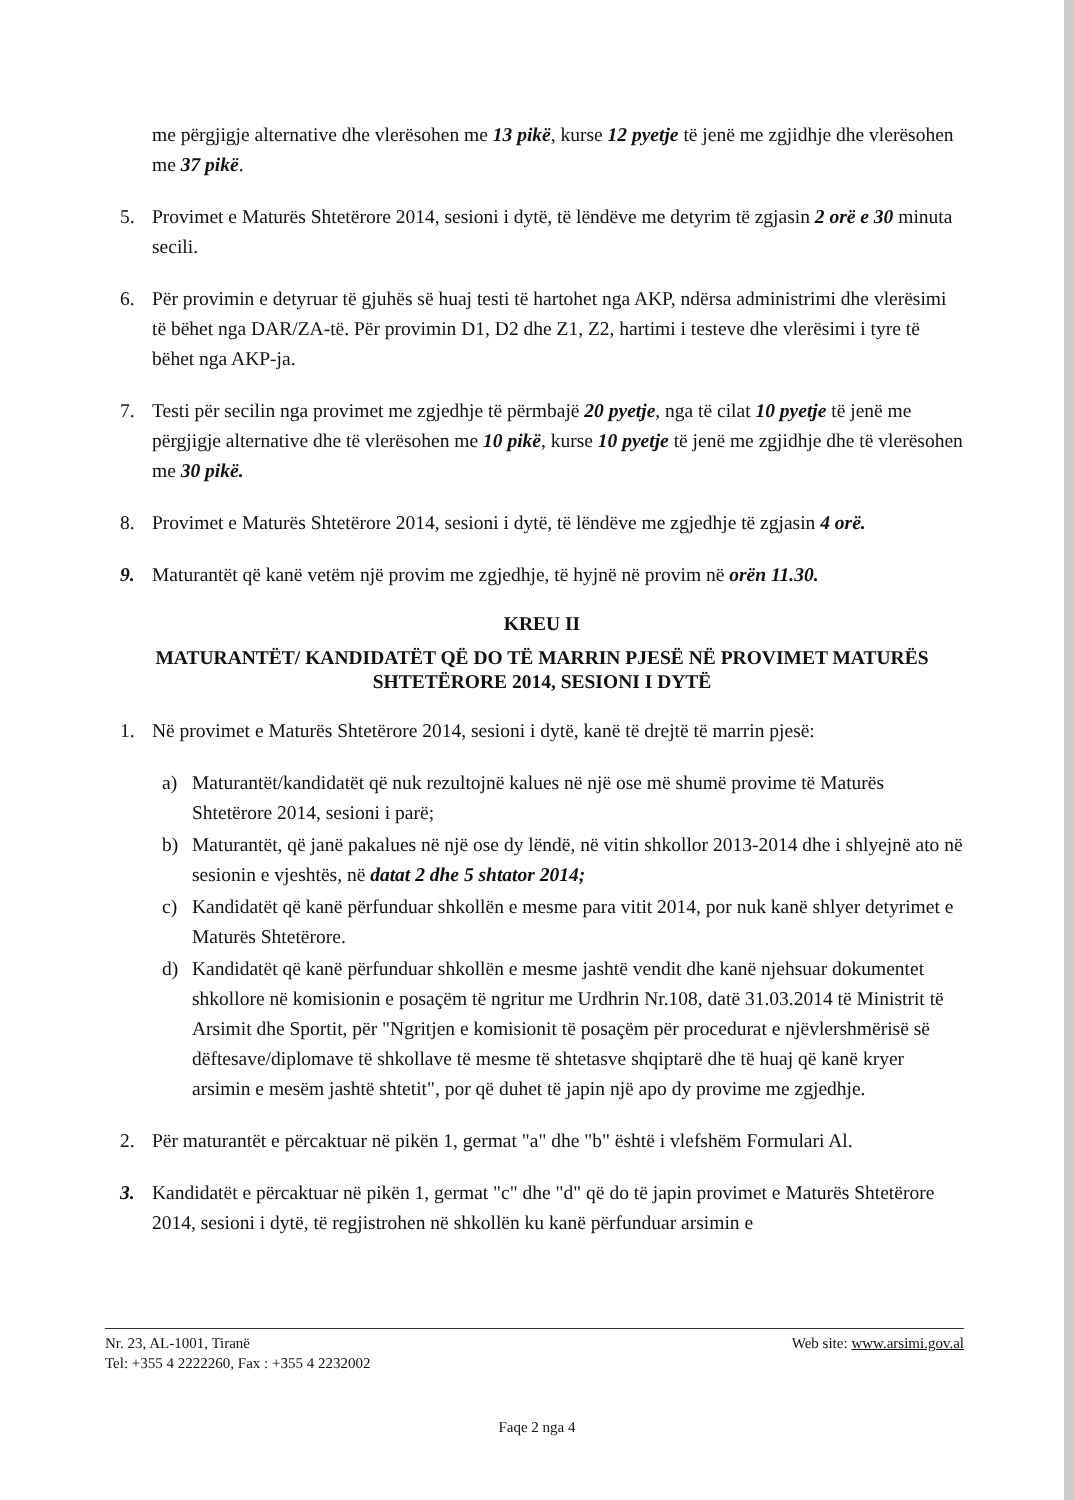me përgjigje alternative dhe vlerësohen me 13 pikë, kurse 12 pyetje të jenë me zgjidhje dhe vlerësohen me 37 pikë.
5. Provimet e Maturës Shtetërore 2014, sesioni i dytë, të lëndëve me detyrim të zgjasin 2 orë e 30 minuta secili.
6. Për provimin e detyruar të gjuhës së huaj testi të hartohet nga AKP, ndërsa administrimi dhe vlerësimi të bëhet nga DAR/ZA-të. Për provimin D1, D2 dhe Z1, Z2, hartimi i testeve dhe vlerësimi i tyre të bëhet nga AKP-ja.
7. Testi për secilin nga provimet me zgjedhje të përmbajë 20 pyetje, nga të cilat 10 pyetje të jenë me përgjigje alternative dhe të vlerësohen me 10 pikë, kurse 10 pyetje të jenë me zgjidhje dhe të vlerësohen me 30 pikë.
8. Provimet e Maturës Shtetërore 2014, sesioni i dytë, të lëndëve me zgjedhje të zgjasin 4 orë.
9. Maturantët që kanë vetëm një provim me zgjedhje, të hyjnë në provim në orën 11.30.
KREU II
MATURANTËT/ KANDIDATËT QË DO TË MARRIN PJESË NË PROVIMET MATURËS SHTETËRORE 2014, SESIONI I DYTË
1. Në provimet e Maturës Shtetërore 2014, sesioni i dytë, kanë të drejtë të marrin pjesë:
a) Maturantët/kandidatët që nuk rezultojnë kalues në një ose më shumë provime të Maturës Shtetërore 2014, sesioni i parë;
b) Maturantët, që janë pakalues në një ose dy lëndë, në vitin shkollor 2013-2014 dhe i shlyejnë ato në sesionin e vjeshtës, në datat 2 dhe 5 shtator 2014;
c) Kandidatët që kanë përfunduar shkollën e mesme para vitit 2014, por nuk kanë shlyer detyrimet e Maturës Shtetërore.
d) Kandidatët që kanë përfunduar shkollën e mesme jashtë vendit dhe kanë njehsuar dokumentet shkollore në komisionin e posaçëm të ngritur me Urdhrin Nr.108, datë 31.03.2014 të Ministrit të Arsimit dhe Sportit, për "Ngritjen e komisionit të posaçëm për procedurat e njëvlershmërisë së dëftesave/diplomave të shkollave të mesme të shtetasve shqiptarë dhe të huaj që kanë kryer arsimin e mesëm jashtë shtetit", por që duhet të japin një apo dy provime me zgjedhje.
2. Për maturantët e përcaktuar në pikën 1, germat "a" dhe "b" është i vlefshëm Formulari Al.
3. Kandidatët e përcaktuar në pikën 1, germat "c" dhe "d" që do të japin provimet e Maturës Shtetërore 2014, sesioni i dytë, të regjistrohen në shkollën ku kanë përfunduar arsimin e
Nr. 23, AL-1001, Tiranë
Tel: +355 4 2222260, Fax : +355 4 2232002
Web site: www.arsimi.gov.al
Faqe 2 nga 4